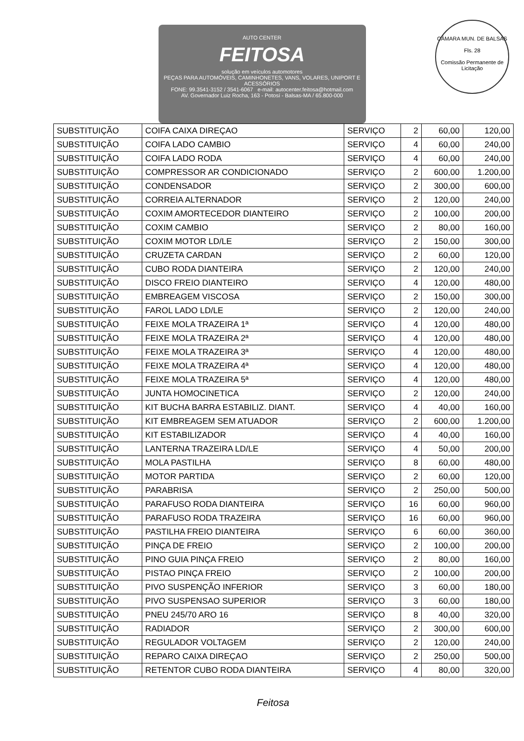AUTO CENTER
FEITOSA
solução em veículos automotores
PEÇAS PARA AUTOMÓVEIS, CAMINHONETES, VANS, VOLARES, UNIPORT E ACESSÓRIOS
FONE: 99.3541-3152 / 3541-6067 e-mail: autocenter.feitosa@hotmail.com
AV. Governador Luiz Rocha, 163 - Potosí - Balsas-MA / 65.800-000
CÂMARA MUN. DE BALSAS
Fls. 28
Comissão Permanente de Licitação
| SUBSTITUIÇÃO | COIFA CAIXA DIREÇAO | SERVIÇO | 2 | 60,00 | 120,00 |
| SUBSTITUIÇÃO | COIFA LADO CAMBIO | SERVIÇO | 4 | 60,00 | 240,00 |
| SUBSTITUIÇÃO | COIFA LADO RODA | SERVIÇO | 4 | 60,00 | 240,00 |
| SUBSTITUIÇÃO | COMPRESSOR AR CONDICIONADO | SERVIÇO | 2 | 600,00 | 1.200,00 |
| SUBSTITUIÇÃO | CONDENSADOR | SERVIÇO | 2 | 300,00 | 600,00 |
| SUBSTITUIÇÃO | CORREIA ALTERNADOR | SERVIÇO | 2 | 120,00 | 240,00 |
| SUBSTITUIÇÃO | COXIM AMORTECEDOR DIANTEIRO | SERVIÇO | 2 | 100,00 | 200,00 |
| SUBSTITUIÇÃO | COXIM CAMBIO | SERVIÇO | 2 | 80,00 | 160,00 |
| SUBSTITUIÇÃO | COXIM MOTOR LD/LE | SERVIÇO | 2 | 150,00 | 300,00 |
| SUBSTITUIÇÃO | CRUZETA CARDAN | SERVIÇO | 2 | 60,00 | 120,00 |
| SUBSTITUIÇÃO | CUBO RODA DIANTEIRA | SERVIÇO | 2 | 120,00 | 240,00 |
| SUBSTITUIÇÃO | DISCO FREIO DIANTEIRO | SERVIÇO | 4 | 120,00 | 480,00 |
| SUBSTITUIÇÃO | EMBREAGEM VISCOSA | SERVIÇO | 2 | 150,00 | 300,00 |
| SUBSTITUIÇÃO | FAROL LADO LD/LE | SERVIÇO | 2 | 120,00 | 240,00 |
| SUBSTITUIÇÃO | FEIXE MOLA TRAZEIRA 1ª | SERVIÇO | 4 | 120,00 | 480,00 |
| SUBSTITUIÇÃO | FEIXE MOLA TRAZEIRA 2ª | SERVIÇO | 4 | 120,00 | 480,00 |
| SUBSTITUIÇÃO | FEIXE MOLA TRAZEIRA 3ª | SERVIÇO | 4 | 120,00 | 480,00 |
| SUBSTITUIÇÃO | FEIXE MOLA TRAZEIRA 4ª | SERVIÇO | 4 | 120,00 | 480,00 |
| SUBSTITUIÇÃO | FEIXE MOLA TRAZEIRA 5ª | SERVIÇO | 4 | 120,00 | 480,00 |
| SUBSTITUIÇÃO | JUNTA HOMOCINETICA | SERVIÇO | 2 | 120,00 | 240,00 |
| SUBSTITUIÇÃO | KIT BUCHA BARRA ESTABILIZ. DIANT. | SERVIÇO | 4 | 40,00 | 160,00 |
| SUBSTITUIÇÃO | KIT EMBREAGEM SEM ATUADOR | SERVIÇO | 2 | 600,00 | 1.200,00 |
| SUBSTITUIÇÃO | KIT ESTABILIZADOR | SERVIÇO | 4 | 40,00 | 160,00 |
| SUBSTITUIÇÃO | LANTERNA TRAZEIRA LD/LE | SERVIÇO | 4 | 50,00 | 200,00 |
| SUBSTITUIÇÃO | MOLA PASTILHA | SERVIÇO | 8 | 60,00 | 480,00 |
| SUBSTITUIÇÃO | MOTOR PARTIDA | SERVIÇO | 2 | 60,00 | 120,00 |
| SUBSTITUIÇÃO | PARABRISA | SERVIÇO | 2 | 250,00 | 500,00 |
| SUBSTITUIÇÃO | PARAFUSO RODA DIANTEIRA | SERVIÇO | 16 | 60,00 | 960,00 |
| SUBSTITUIÇÃO | PARAFUSO RODA TRAZEIRA | SERVIÇO | 16 | 60,00 | 960,00 |
| SUBSTITUIÇÃO | PASTILHA FREIO DIANTEIRA | SERVIÇO | 6 | 60,00 | 360,00 |
| SUBSTITUIÇÃO | PINÇA DE FREIO | SERVIÇO | 2 | 100,00 | 200,00 |
| SUBSTITUIÇÃO | PINO GUIA PINÇA FREIO | SERVIÇO | 2 | 80,00 | 160,00 |
| SUBSTITUIÇÃO | PISTAO PINÇA FREIO | SERVIÇO | 2 | 100,00 | 200,00 |
| SUBSTITUIÇÃO | PIVO SUSPENÇÃO INFERIOR | SERVIÇO | 3 | 60,00 | 180,00 |
| SUBSTITUIÇÃO | PIVO SUSPENSAO SUPERIOR | SERVIÇO | 3 | 60,00 | 180,00 |
| SUBSTITUIÇÃO | PNEU 245/70 ARO 16 | SERVIÇO | 8 | 40,00 | 320,00 |
| SUBSTITUIÇÃO | RADIADOR | SERVIÇO | 2 | 300,00 | 600,00 |
| SUBSTITUIÇÃO | REGULADOR VOLTAGEM | SERVIÇO | 2 | 120,00 | 240,00 |
| SUBSTITUIÇÃO | REPARO CAIXA DIREÇAO | SERVIÇO | 2 | 250,00 | 500,00 |
| SUBSTITUIÇÃO | RETENTOR CUBO RODA DIANTEIRA | SERVIÇO | 4 | 80,00 | 320,00 |
Feitosa